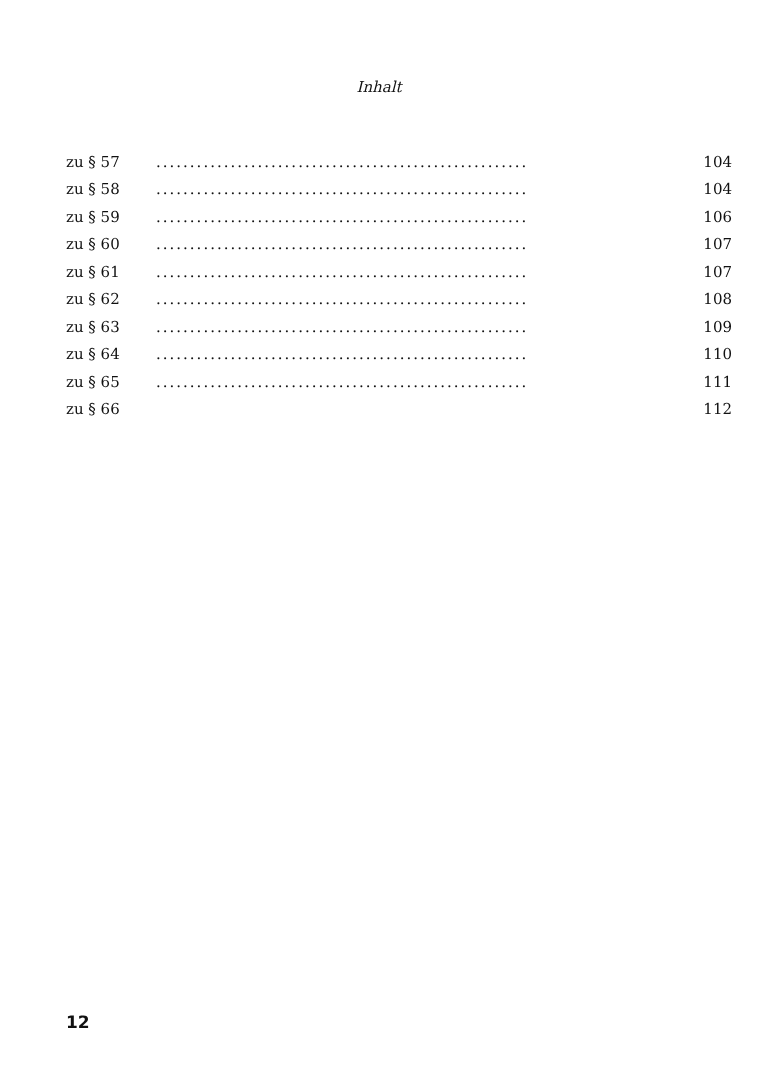Inhalt
zu § 57....................................................... 104
zu § 58....................................................... 104
zu § 59....................................................... 106
zu § 60....................................................... 107
zu § 61....................................................... 107
zu § 62....................................................... 108
zu § 63....................................................... 109
zu § 64....................................................... 110
zu § 65....................................................... 111
zu § 66 112
12